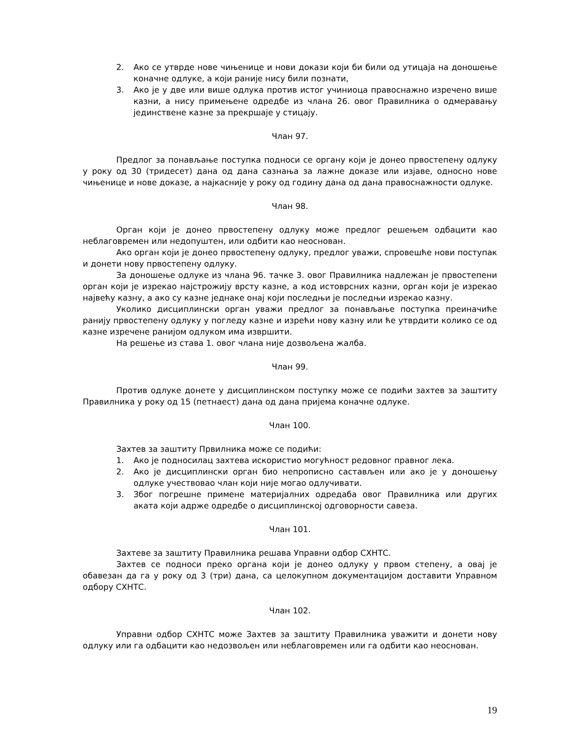2. Ако се утврде нове чињенице и нови докази који би били од утицаја на доношење коначне одлуке, а који раније нису били познати,
3. Ако је у две или више одлука против истог учиниоца правоснажно изречено више казни, а нису примењене одредбе из члана 26. овог Правилника о одмеравању јединствене казне за прекршаје у стицају.
Члан 97.
Предлог за понављање поступка подноси се органу који је донео првостепену одлуку у року од 30 (тридесет) дана од дана сазнања за лажне доказе или изјаве, односно нове чињенице и нове доказе, а најкасније у року од годину дана од дана правоснажности одлуке.
Члан 98.
Орган који је донео првостепену одлуку може предлог решењем одбацити као неблаговремен или недопуштен, или одбити као неоснован.
Ако орган који је донео првостепену одлуку, предлог уважи, спровешће нови поступак и донети нову првостепену одлуку.
За доношење одлуке из члана 96. тачке 3. овог Правилника надлежан је првостепени орган који је изрекао најстрожију врсту казне, а код истоврсних казни, орган који је изрекао највећу казну, а ако су казне једнаке онај који последњи је последњи изрекао казну.
Уколико дисциплински орган уважи предлог за понављање поступка преиначиће ранију првостепену одлуку у погледу казне и изрећи нову казну или ће утврдити колико се од казне изречене ранијом одлуком има извршити.
На решење из става 1. овог члана није дозвољена жалба.
Члан 99.
Против одлуке донете у дисциплинском поступку може се подићи захтев за заштиту Правилника у року од 15 (петнаест) дана од дана пријема коначне одлуке.
Члан 100.
Захтев за заштиту Првилника може се подићи:
1. Ако је подносилац захтева искористио могућност редовног правног лека.
2. Ако је дисциплински орган био непрописно састављен или ако је у доношењу одлуке учествовао члан који није могао одлучивати.
3. Због погрешне примене материјалних одредаба овог Правилника или других аката који адрже одредбе о дисциплинској одговорности савеза.
Члан 101.
Захтеве за заштиту Правилника решава Управни одбор СХНТС.
Захтев се подноси преко органа који је донео одлуку у првом степену, а овај је обавезан да га у року од 3 (три) дана, са целокупном документацијом доставити Управном одбору СХНТС.
Члан 102.
Управни одбор СХНТС може Захтев за заштиту Правилника уважити и донети нову одлуку или га одбацити као недозвољен или неблаговремен или га одбити као неоснован.
19